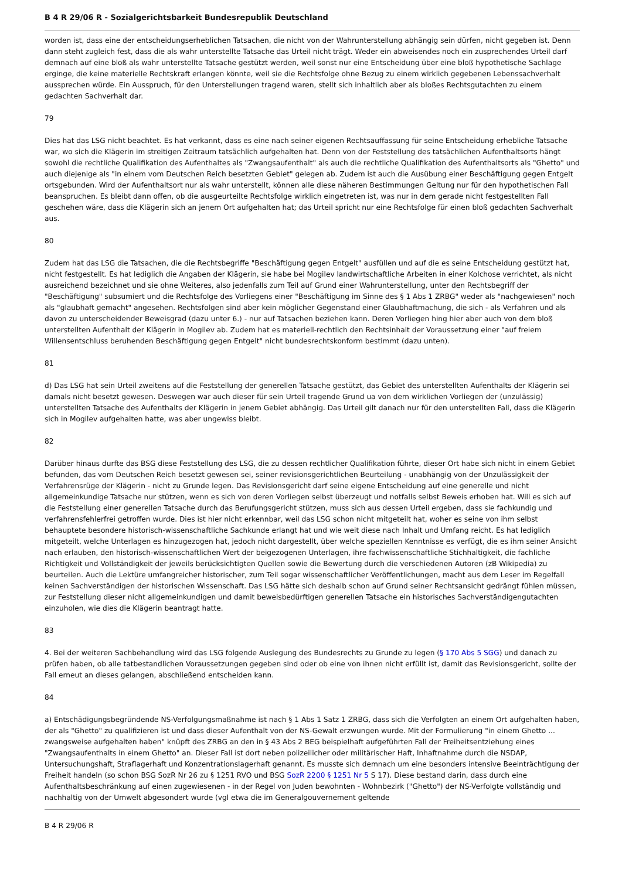B 4 R 29/06 R - Sozialgerichtsbarkeit Bundesrepublik Deutschland
worden ist, dass eine der entscheidungserheblichen Tatsachen, die nicht von der Wahrunterstellung abhängig sein dürfen, nicht gegeben ist. Denn dann steht zugleich fest, dass die als wahr unterstellte Tatsache das Urteil nicht trägt. Weder ein abweisendes noch ein zusprechendes Urteil darf demnach auf eine bloß als wahr unterstellte Tatsache gestützt werden, weil sonst nur eine Entscheidung über eine bloß hypothetische Sachlage erginge, die keine materielle Rechtskraft erlangen könnte, weil sie die Rechtsfolge ohne Bezug zu einem wirklich gegebenen Lebenssachverhalt aussprechen würde. Ein Ausspruch, für den Unterstellungen tragend waren, stellt sich inhaltlich aber als bloßes Rechtsgutachten zu einem gedachten Sachverhalt dar.
79
Dies hat das LSG nicht beachtet. Es hat verkannt, dass es eine nach seiner eigenen Rechtsauffassung für seine Entscheidung erhebliche Tatsache war, wo sich die Klägerin im streitigen Zeitraum tatsächlich aufgehalten hat. Denn von der Feststellung des tatsächlichen Aufenthaltsorts hängt sowohl die rechtliche Qualifikation des Aufenthaltes als "Zwangsaufenthalt" als auch die rechtliche Qualifikation des Aufenthaltsorts als "Ghetto" und auch diejenige als "in einem vom Deutschen Reich besetzten Gebiet" gelegen ab. Zudem ist auch die Ausübung einer Beschäftigung gegen Entgelt ortsgebunden. Wird der Aufenthaltsort nur als wahr unterstellt, können alle diese näheren Bestimmungen Geltung nur für den hypothetischen Fall beanspruchen. Es bleibt dann offen, ob die ausgeurteilte Rechtsfolge wirklich eingetreten ist, was nur in dem gerade nicht festgestellten Fall geschehen wäre, dass die Klägerin sich an jenem Ort aufgehalten hat; das Urteil spricht nur eine Rechtsfolge für einen bloß gedachten Sachverhalt aus.
80
Zudem hat das LSG die Tatsachen, die die Rechtsbegriffe "Beschäftigung gegen Entgelt" ausfüllen und auf die es seine Entscheidung gestützt hat, nicht festgestellt. Es hat lediglich die Angaben der Klägerin, sie habe bei Mogilev landwirtschaftliche Arbeiten in einer Kolchose verrichtet, als nicht ausreichend bezeichnet und sie ohne Weiteres, also jedenfalls zum Teil auf Grund einer Wahrunterstellung, unter den Rechtsbegriff der "Beschäftigung" subsumiert und die Rechtsfolge des Vorliegens einer "Beschäftigung im Sinne des § 1 Abs 1 ZRBG" weder als "nachgewiesen" noch als "glaubhaft gemacht" angesehen. Rechtsfolgen sind aber kein möglicher Gegenstand einer Glaubhaftmachung, die sich - als Verfahren und als davon zu unterscheidender Beweisgrad (dazu unter 6.) - nur auf Tatsachen beziehen kann. Deren Vorliegen hing hier aber auch von dem bloß unterstellten Aufenthalt der Klägerin in Mogilev ab. Zudem hat es materiell-rechtlich den Rechtsinhalt der Voraussetzung einer "auf freiem Willensentschluss beruhenden Beschäftigung gegen Entgelt" nicht bundesrechtskonform bestimmt (dazu unten).
81
d) Das LSG hat sein Urteil zweitens auf die Feststellung der generellen Tatsache gestützt, das Gebiet des unterstellten Aufenthalts der Klägerin sei damals nicht besetzt gewesen. Deswegen war auch dieser für sein Urteil tragende Grund ua von dem wirklichen Vorliegen der (unzulässig) unterstellten Tatsache des Aufenthalts der Klägerin in jenem Gebiet abhängig. Das Urteil gilt danach nur für den unterstellten Fall, dass die Klägerin sich in Mogilev aufgehalten hatte, was aber ungewiss bleibt.
82
Darüber hinaus durfte das BSG diese Feststellung des LSG, die zu dessen rechtlicher Qualifikation führte, dieser Ort habe sich nicht in einem Gebiet befunden, das vom Deutschen Reich besetzt gewesen sei, seiner revisionsgerichtlichen Beurteilung - unabhängig von der Unzulässigkeit der Verfahrensrüge der Klägerin - nicht zu Grunde legen. Das Revisionsgericht darf seine eigene Entscheidung auf eine generelle und nicht allgemeinkundige Tatsache nur stützen, wenn es sich von deren Vorliegen selbst überzeugt und notfalls selbst Beweis erhoben hat. Will es sich auf die Feststellung einer generellen Tatsache durch das Berufungsgericht stützen, muss sich aus dessen Urteil ergeben, dass sie fachkundig und verfahrensfehlerfrei getroffen wurde. Dies ist hier nicht erkennbar, weil das LSG schon nicht mitgeteilt hat, woher es seine von ihm selbst behauptete besondere historisch-wissenschaftliche Sachkunde erlangt hat und wie weit diese nach Inhalt und Umfang reicht. Es hat lediglich mitgeteilt, welche Unterlagen es hinzugezogen hat, jedoch nicht dargestellt, über welche speziellen Kenntnisse es verfügt, die es ihm seiner Ansicht nach erlauben, den historisch-wissenschaftlichen Wert der beigezogenen Unterlagen, ihre fachwissenschaftliche Stichhaltigkeit, die fachliche Richtigkeit und Vollständigkeit der jeweils berücksichtigten Quellen sowie die Bewertung durch die verschiedenen Autoren (zB Wikipedia) zu beurteilen. Auch die Lektüre umfangreicher historischer, zum Teil sogar wissenschaftlicher Veröffentlichungen, macht aus dem Leser im Regelfall keinen Sachverständigen der historischen Wissenschaft. Das LSG hätte sich deshalb schon auf Grund seiner Rechtsansicht gedrängt fühlen müssen, zur Feststellung dieser nicht allgemeinkundigen und damit beweisbedürftigen generellen Tatsache ein historisches Sachverständigengutachten einzuholen, wie dies die Klägerin beantragt hatte.
83
4. Bei der weiteren Sachbehandlung wird das LSG folgende Auslegung des Bundesrechts zu Grunde zu legen (§ 170 Abs 5 SGG) und danach zu prüfen haben, ob alle tatbestandlichen Voraussetzungen gegeben sind oder ob eine von ihnen nicht erfüllt ist, damit das Revisionsgericht, sollte der Fall erneut an dieses gelangen, abschließend entscheiden kann.
84
a) Entschädigungsbegründende NS-Verfolgungsmaßnahme ist nach § 1 Abs 1 Satz 1 ZRBG, dass sich die Verfolgten an einem Ort aufgehalten haben, der als "Ghetto" zu qualifizieren ist und dass dieser Aufenthalt von der NS-Gewalt erzwungen wurde. Mit der Formulierung "in einem Ghetto ... zwangsweise aufgehalten haben" knüpft des ZRBG an den in § 43 Abs 2 BEG beispielhaft aufgeführten Fall der Freiheitsentziehung eines "Zwangsaufenthalts in einem Ghetto" an. Dieser Fall ist dort neben polizeilicher oder militärischer Haft, Inhaftnahme durch die NSDAP, Untersuchungshaft, Straflagerhaft und Konzentrationslagerhaft genannt. Es musste sich demnach um eine besonders intensive Beeinträchtigung der Freiheit handeln (so schon BSG SozR Nr 26 zu § 1251 RVO und BSG SozR 2200 § 1251 Nr 5 S 17). Diese bestand darin, dass durch eine Aufenthaltsbeschränkung auf einen zugewiesenen - in der Regel von Juden bewohnten - Wohnbezirk ("Ghetto") der NS-Verfolgte vollständig und nachhaltig von der Umwelt abgesondert wurde (vgl etwa die im Generalgouvernement geltende
B 4 R 29/06 R